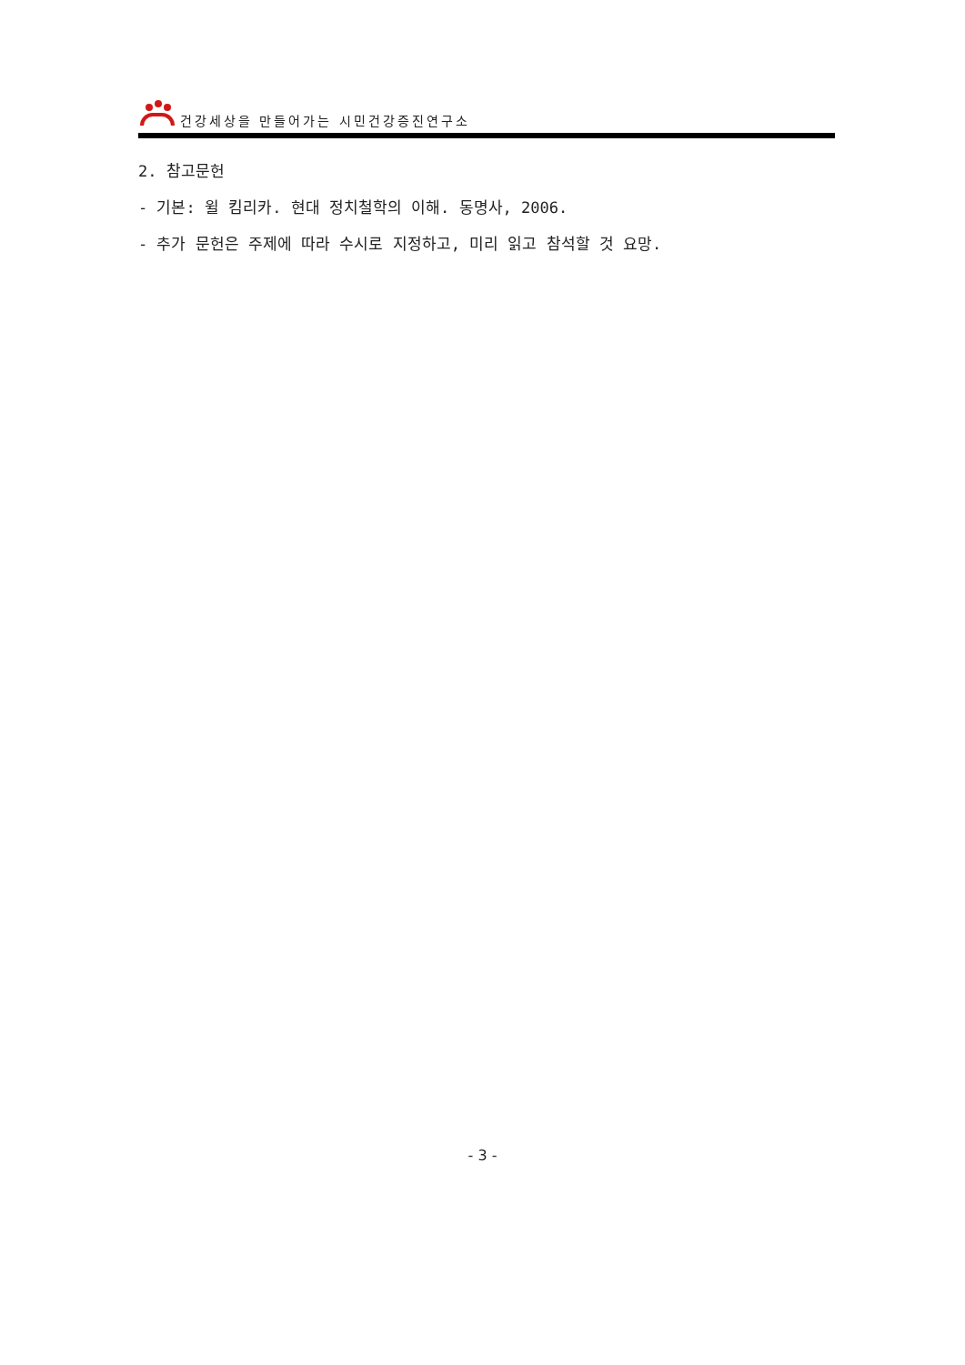건강세상을 만들어가는 시민건강증진연구소
2. 참고문헌
- 기본: 윌 킴리카. 현대 정치철학의 이해. 동명사, 2006.
- 추가 문헌은 주제에 따라 수시로 지정하고, 미리 읽고 참석할 것 요망.
- 3 -